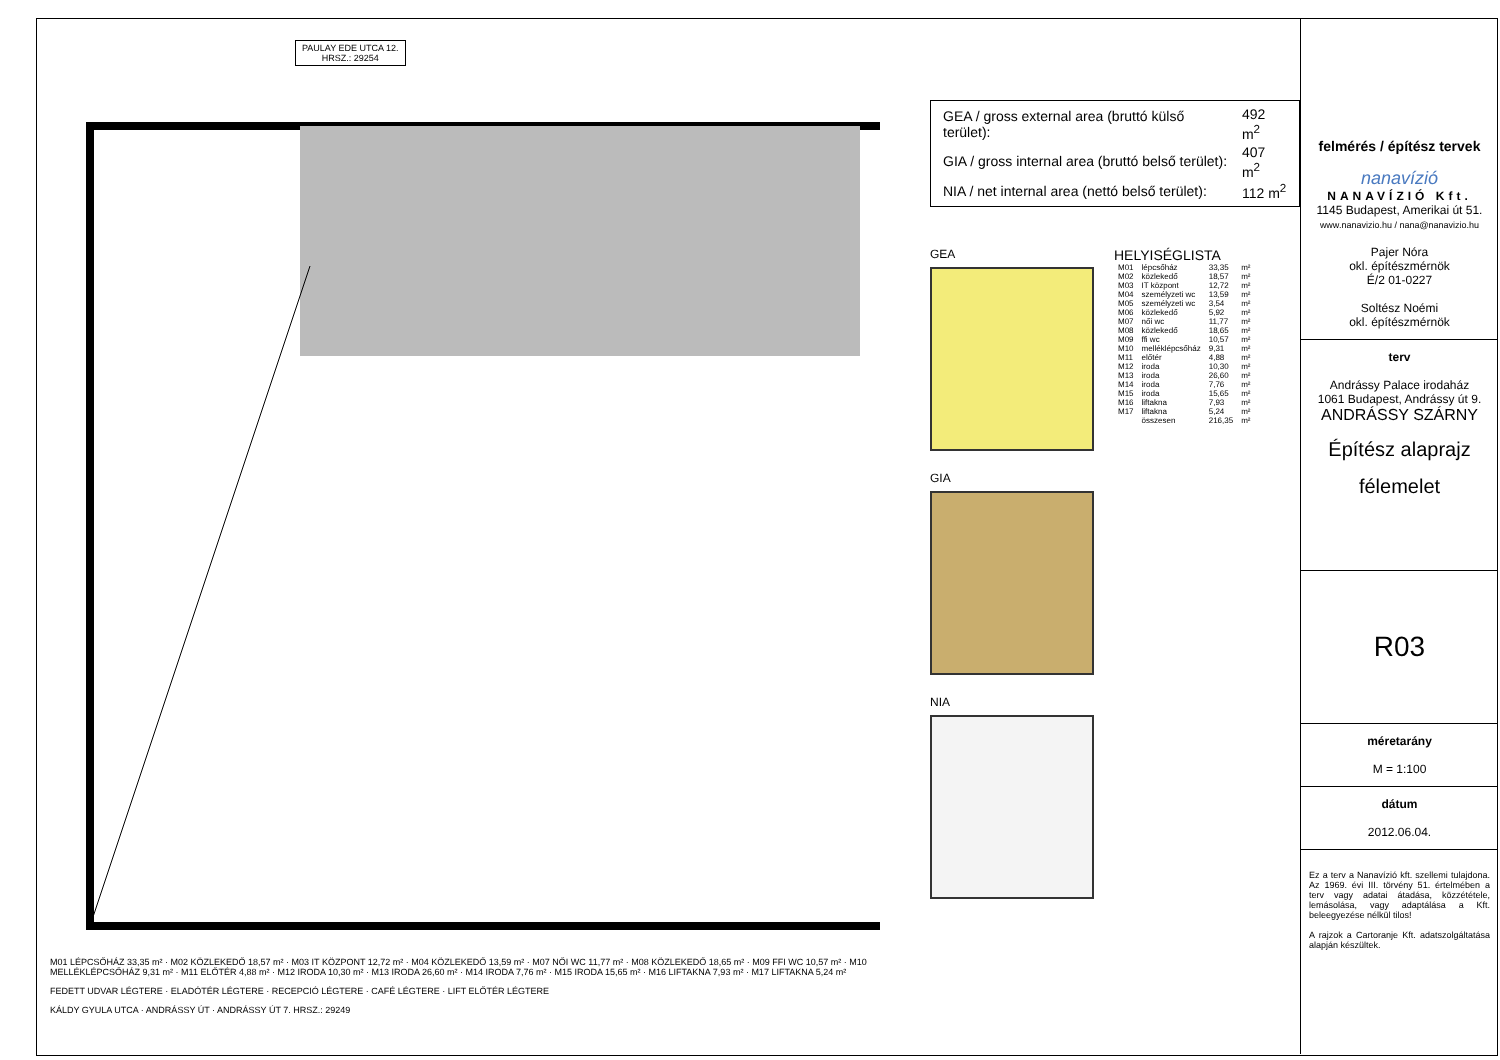PAULAY EDE UTCA 12.
HRSZ.: 29254
M01 LÉPCSŐHÁZ 33,35 m² · M02 KÖZLEKEDŐ 18,57 m² · M03 IT KÖZPONT 12,72 m² · M04 KÖZLEKEDŐ 13,59 m² · M07 NŐI WC 11,77 m² · M08 KÖZLEKEDŐ 18,65 m² · M09 FFI WC 10,57 m² · M10 MELLÉKLÉPCSŐHÁZ 9,31 m² · M11 ELŐTÉR 4,88 m² · M12 IRODA 10,30 m² · M13 IRODA 26,60 m² · M14 IRODA 7,76 m² · M15 IRODA 15,65 m² · M16 LIFTAKNA 7,93 m² · M17 LIFTAKNA 5,24 m²
FEDETT UDVAR LÉGTERE · ELADÓTÉR LÉGTERE · RECEPCIÓ LÉGTERE · CAFÉ LÉGTERE · LIFT ELŐTÉR LÉGTERE
KÁLDY GYULA UTCA · ANDRÁSSY ÚT · ANDRÁSSY ÚT 7. HRSZ.: 29249
| GEA / gross external area (bruttó külső terület): | 492 m<sup>2</sup> |
| GIA / gross internal area (bruttó belső terület): | 407 m<sup>2</sup> |
| NIA / net internal area (nettó belső terület): | 112 m<sup>2</sup> |
GEA
GIA
NIA
HELYISÉGLISTA
| M01 | lépcsőház | 33,35 | m² |
| M02 | közlekedő | 18,57 | m² |
| M03 | IT központ | 12,72 | m² |
| M04 | személyzeti wc | 13,59 | m² |
| M05 | személyzeti wc | 3,54 | m² |
| M06 | közlekedő | 5,92 | m² |
| M07 | női wc | 11,77 | m² |
| M08 | közlekedő | 18,65 | m² |
| M09 | ffi wc | 10,57 | m² |
| M10 | melléklépcsőház | 9,31 | m² |
| M11 | előtér | 4,88 | m² |
| M12 | iroda | 10,30 | m² |
| M13 | iroda | 26,60 | m² |
| M14 | iroda | 7,76 | m² |
| M15 | iroda | 15,65 | m² |
| M16 | liftakna | 7,93 | m² |
| M17 | liftakna | 5,24 | m² |
| | összesen | 216,35 | m² |
felmérés / építész tervek
nanavízió
NANAVÍZIÓ Kft.
1145 Budapest, Amerikai út 51.
www.nanavizio.hu / nana@nanavizio.hu
Pajer Nóra
okl. építészmérnök
É/2 01-0227
Soltész Noémi
okl. építészmérnök
terv
Andrássy Palace irodaház
1061 Budapest, Andrássy út 9.
ANDRÁSSY SZÁRNY
Építész alaprajz
félemelet
R03
méretarány
M = 1:100
dátum
2012.06.04.
Ez a terv a Nanavízió kft. szellemi tulajdona. Az 1969. évi III. törvény 51. értelmében a terv vagy adatai átadása, közzététele, lemásolása, vagy adaptálása a Kft. beleegyezése nélkül tilos!
A rajzok a Cartoranje Kft. adatszolgáltatása alapján készültek.